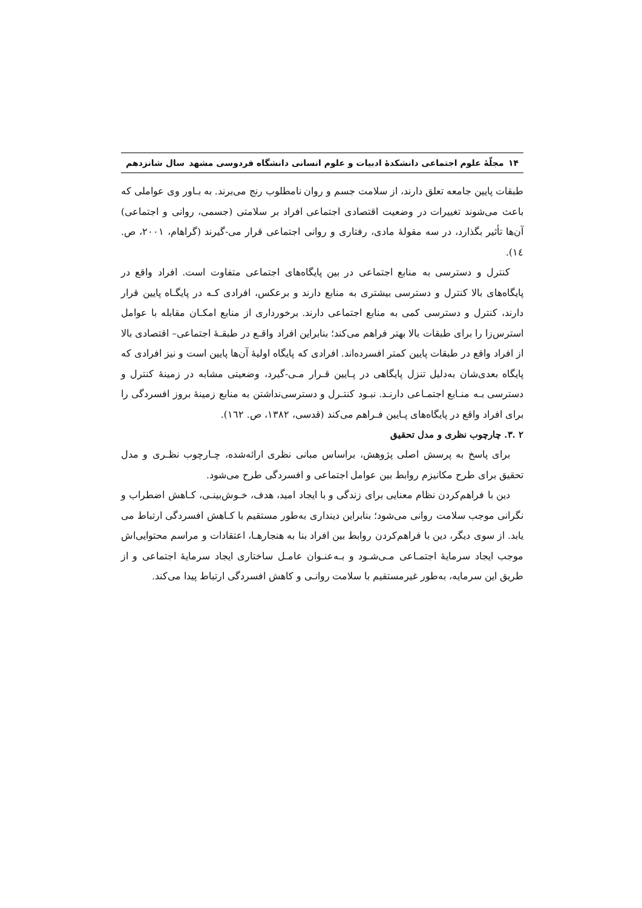۱۴ مجلّهٔ علوم اجتماعی دانشکدهٔ ادبیات و علوم انسانی دانشگاه فردوسی مشهد سال شانزدهم
طبقات پایین جامعه تعلق دارند، از سلامت جسم و روان نامطلوب رنج می‌برند. به بـاور وی عواملی که باعث می‌شوند تغییرات در وضعیت اقتصادی اجتماعی افراد بر سلامتی (جسمی، روانی و اجتماعی) آن‌ها تأثیر بگذارد، در سه مقولهٔ مادی، رفتاری و روانی اجتماعی قرار می-گیرند (گراهام، ۲۰۰۱، ص. ١٤).
کنترل و دسترسی به منابع اجتماعی در بین پایگاه‌های اجتماعی متفاوت است. افراد واقع در پایگاه‌های بالا کنترل و دسترسی بیشتری به منابع دارند و برعکس، افرادی کـه در پایگـاه پایین قرار دارند، کنترل و دسترسی کمی به منابع اجتماعی دارند. برخورداری از منابع امکـان مقابله با عوامل استرس‌زا را برای طبقات بالا بهتر فراهم می‌کند؛ بنابراین افراد واقـع در طبقـهٔ اجتماعی– اقتصادی بالا از افراد واقع در طبقات پایین کمتر افسرده‌اند. افرادی که پایگاه اولیهٔ آن‌ها پایین است و نیز افرادی که پایگاه بعدی‌شان به‌دلیل تنزل پایگاهی در پـایین قـرار مـی-گیرد، وضعیتی مشابه در زمینهٔ کنترل و دسترسی بـه منـابع اجتمـاعی دارنـد. نبـود کنتـرل و دسترسی‌نداشتن به منابع زمینهٔ بروز افسردگی را برای افراد واقع در پایگاه‌های پـایین فـراهم می‌کند (قدسی، ۱۳۸۲، ص. ١٦٢).
۲ .۳. چارچوب نظری و مدل تحقیق
برای پاسخ به پرسش اصلی پژوهش، براساس مبانی نظری ارائه‌شده، چـارچوب نظـری و مدل تحقیق برای طرح مکانیزم روابط بین عوامل اجتماعی و افسردگی طرح می‌شود.
دین با فراهم‌کردن نظام معنایی برای زندگی و با ایجاد امید، هدف، خـوش‌بینـی، کـاهش اضطراب و نگرانی موجب سلامت روانی می‌شود؛ بنابراین دینداری به‌طور مستقیم با کـاهش افسردگی ارتباط می یابد. از سوی دیگر، دین با فراهم‌کردن روابط بین افراد بنا به هنجارهـا، اعتقادات و مراسم محتوایی‌اش موجب ایجاد سرمایهٔ اجتمـاعی مـی‌شـود و بـه‌عنـوان عامـل ساختاری ایجاد سرمایهٔ اجتماعی و از طریق این سرمایه، به‌طور غیرمستقیم با سلامت روانـی و کاهش افسردگی ارتباط پیدا می‌کند.